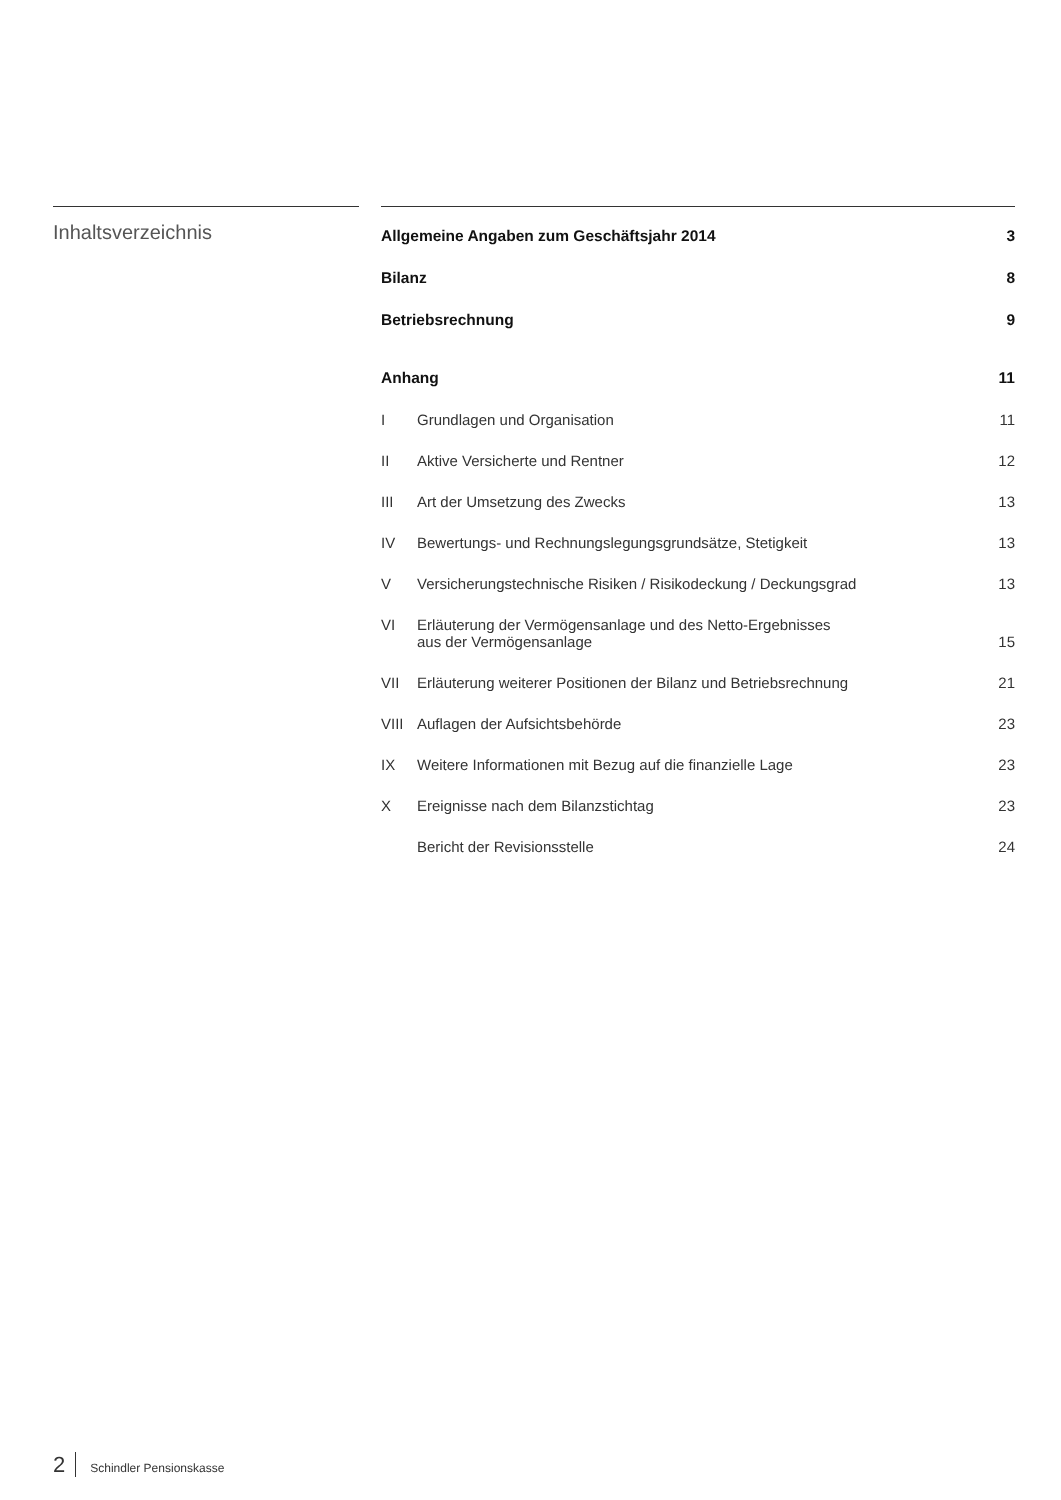Inhaltsverzeichnis
| Allgemeine Angaben zum Geschäftsjahr 2014 | | 3 |
| Bilanz | | 8 |
| Betriebsrechnung | | 9 |
| Anhang | | 11 |
| I | Grundlagen und Organisation | 11 |
| II | Aktive Versicherte und Rentner | 12 |
| III | Art der Umsetzung des Zwecks | 13 |
| IV | Bewertungs- und Rechnungslegungsgrundsätze, Stetigkeit | 13 |
| V | Versicherungstechnische Risiken / Risikodeckung / Deckungsgrad | 13 |
| VI | Erläuterung der Vermögensanlage und des Netto-Ergebnisses aus der Vermögensanlage | 15 |
| VII | Erläuterung weiterer Positionen der Bilanz und Betriebsrechnung | 21 |
| VIII | Auflagen der Aufsichtsbehörde | 23 |
| IX | Weitere Informationen mit Bezug auf die finanzielle Lage | 23 |
| X | Ereignisse nach dem Bilanzstichtag | 23 |
| | Bericht der Revisionsstelle | 24 |
2 Schindler Pensionskasse